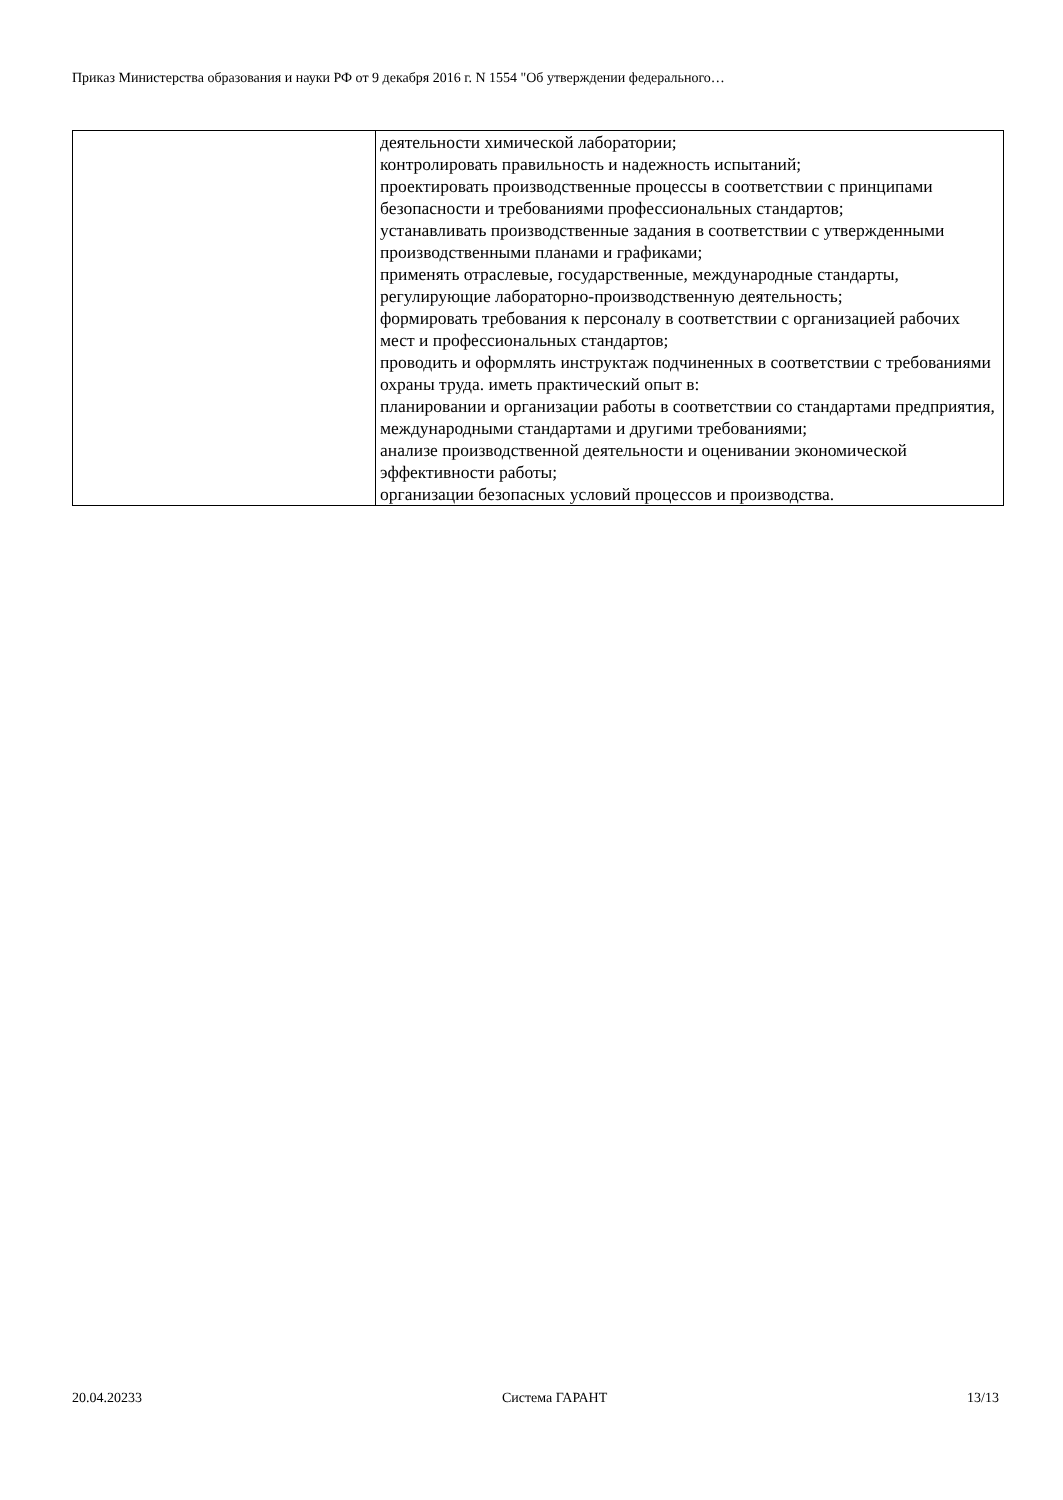Приказ Министерства образования и науки РФ от 9 декабря 2016 г. N 1554 "Об утверждении федерального…
| | деятельности химической лаборатории; контролировать правильность и надежность испытаний; проектировать производственные процессы в соответствии с принципами безопасности и требованиями профессиональных стандартов; устанавливать производственные задания в соответствии с утвержденными производственными планами и графиками; применять отраслевые, государственные, международные стандарты, регулирующие лабораторно-производственную деятельность; формировать требования к персоналу в соответствии с организацией рабочих мест и профессиональных стандартов; проводить и оформлять инструктаж подчиненных в соответствии с требованиями охраны труда. иметь практический опыт в: планировании и организации работы в соответствии со стандартами предприятия, международными стандартами и другими требованиями; анализе производственной деятельности и оценивании экономической эффективности работы; организации безопасных условий процессов и производства. |
20.04.20233 Система ГАРАНТ 13/13